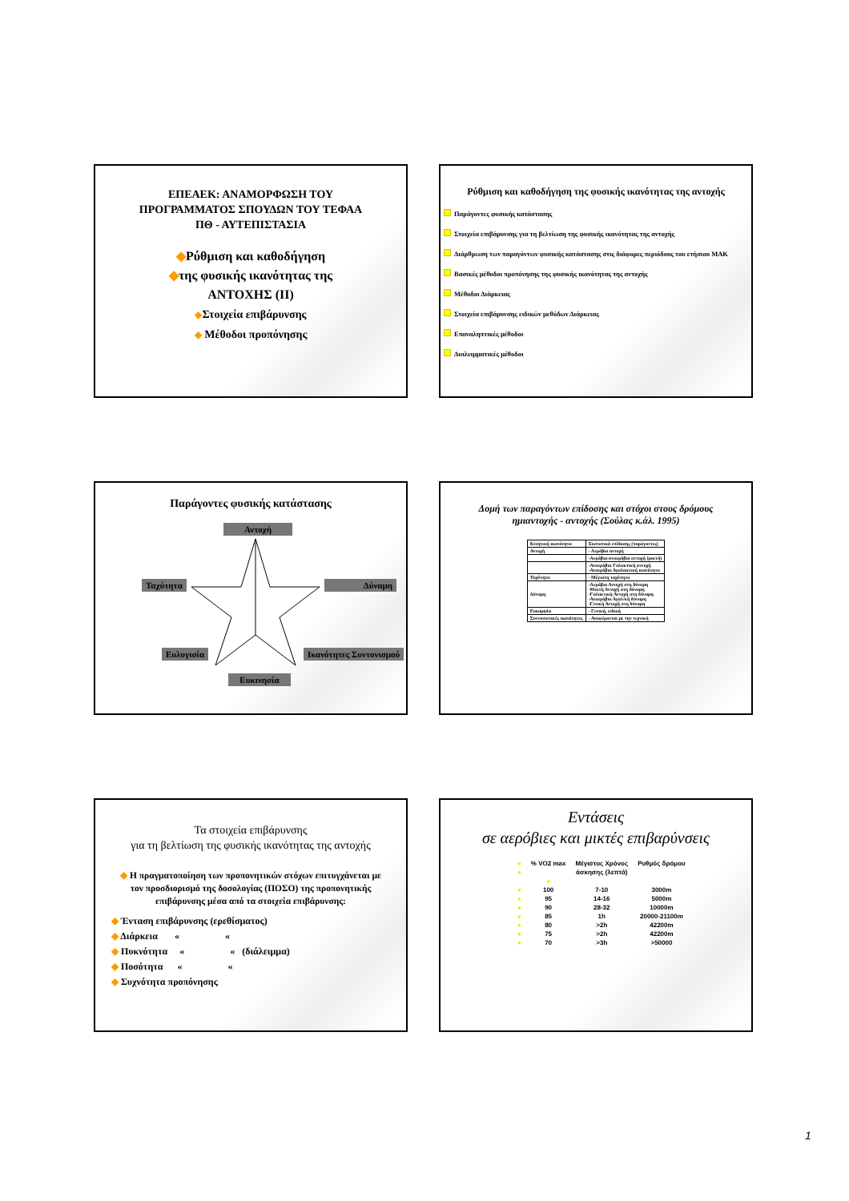ΕΠΕΑΕΚ: ΑΝΑΜΟΡΦΩΣΗ ΤΟΥ
ΠΡΟΓΡΑΜΜΑΤΟΣ ΣΠΟΥΔΩΝ ΤΟΥ ΤΕΦΑΑ
ΠΘ - ΑΥΤΕΠΙΣΤΑΣΙΑ
◆Ρύθμιση και καθοδήγηση
◆της φυσικής ικανότητας της
ΑΝΤΟΧΗΣ (ΙΙ)
◆Στοιχεία επιβάρυνσης
◆ Μέθοδοι προπόνησης
Ρύθμιση και καθοδήγηση της φυσικής ικανότητας της αντοχής
Παράγοντες φυσικής κατάστασης
Στοιχεία επιβάρυνσης για τη βελτίωση της φυσικής ικανότητας της αντοχής
Διάρθρωση των παραγόντων φυσικής κατάστασης στις διάφορες περιόδους του ετήσιου ΜΑΚ
Βασικές μέθοδοι προπόνησης της φυσικής ικανότητας της αντοχής
Μέθοδοι Διάρκειας
Στοιχεία επιβάρυνσης ειδικών μεθόδων Διάρκειας
Επαναληπτικές μέθοδοι
Διαλειμματικές μέθοδοι
Παράγοντες φυσικής κατάστασης
Αντοχή
Ταχύτητα Δύναμη
Ευλυγισία Ικανότητες Συντονισμού
Ευκινησία
Δομή των παραγόντων επίδοσης και στόχοι στους δρόμους
ημιαντοχής - αντοχής (Σούλας κ.άλ. 1995)
| Κινητική ικανότητα | Συστατικά επίδοσης (παράγοντες) |
| Αντοχή | - Αερόβια αντοχή |
| | -Αερόβια-αναερόβια αντοχή (μικτή) |
| | -Αναερόβια Γαλακτική αντοχή -Αναερόβια Αγαλακτική ικανότητα |
| Ταχύτητα | - Μέγιστη ταχύτητα |
| Δύναμη | -Αερόβια Αντοχή στη δύναμη -Μικτή Αντοχή στη δύναμη -Γαλακτική Αντοχή στη δύναμη -Αναερόβια Αγαλ/κή δύναμη -Γενική Αντοχή στη δύναμη |
| Ευκαμψία | - Γενική, ειδική |
| Συντονιστικές ικανότητες | - Αναφέρονται με την τεχνική |
Τα στοιχεία επιβάρυνσης
για τη βελτίωση της φυσικής ικανότητας της αντοχής
◆ Η πραγματοποίηση των προπονητικών στόχων επιτυγχάνεται με τον προσδιορισμό της δοσολογίας (ΠΟΣΟ) της προπονητικής επιβάρυνσης μέσα από τα στοιχεία επιβάρυνσης:
◆ Ένταση επιβάρυνσης (ερεθίσματος)
◆ Διάρκεια « «
◆ Πυκνότητα « « (διάλειμμα)
◆ Ποσότητα « «
◆ Συχνότητα προπόνησης
Εντάσεις
σε αερόβιες και μικτές επιβαρύνσεις
| ● | % VO2 max | Μέγιστος Χρόνος | Ρυθμός δρόμου |
| ● | | άσκησης (λεπτά) | |
| | ● | | |
| ● | 100 | 7-10 | 3000m |
| ● | 95 | 14-16 | 5000m |
| ● | 90 | 28-32 | 10000m |
| ● | 85 | 1h | 20000-21100m |
| ● | 80 | >2h | 42200m |
| ● | 75 | >2h | 42200m |
| ● | 70 | >3h | >50000 |
1